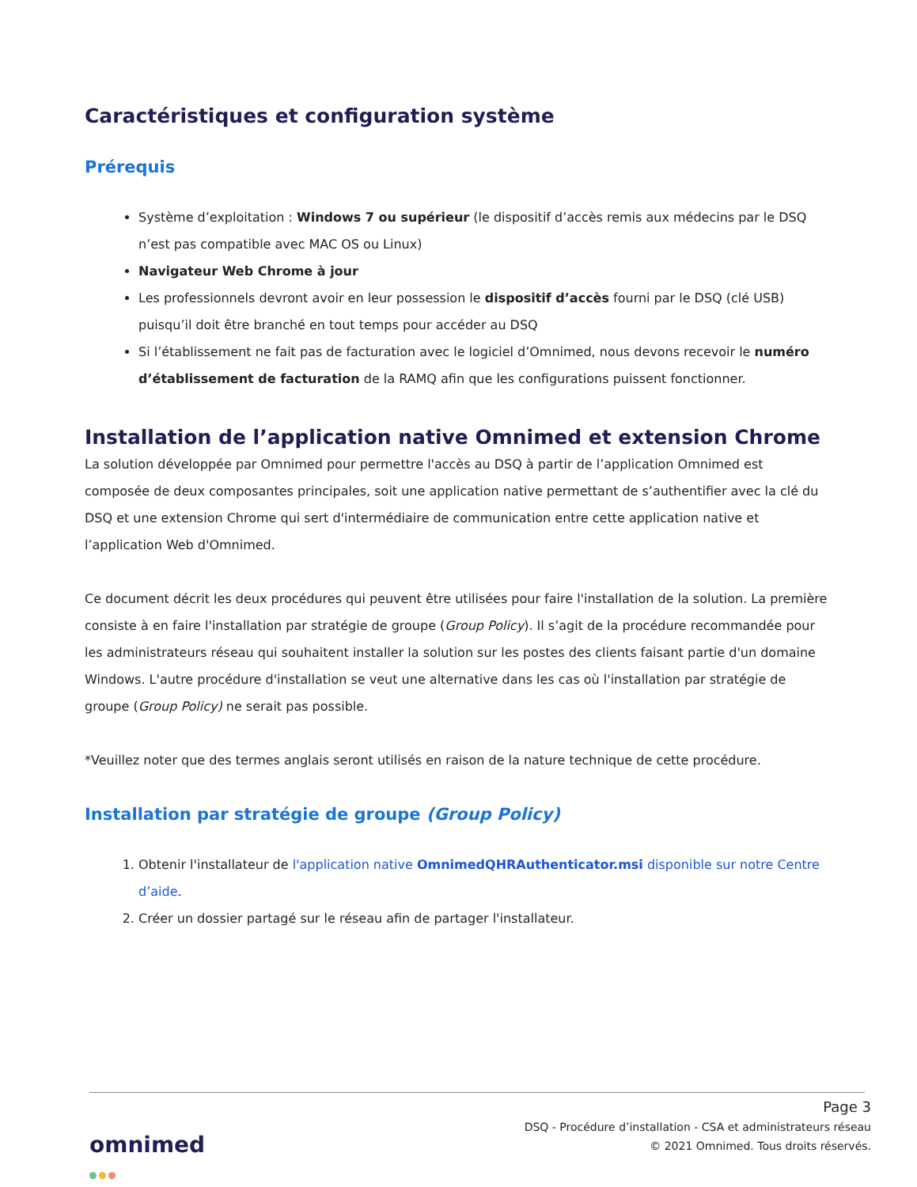Caractéristiques et configuration système
Prérequis
Système d’exploitation : Windows 7 ou supérieur (le dispositif d’accès remis aux médecins par le DSQ n’est pas compatible avec MAC OS ou Linux)
Navigateur Web Chrome à jour
Les professionnels devront avoir en leur possession le dispositif d’accès fourni par le DSQ (clé USB) puisqu’il doit être branché en tout temps pour accéder au DSQ
Si l’établissement ne fait pas de facturation avec le logiciel d’Omnimed, nous devons recevoir le numéro d’établissement de facturation de la RAMQ afin que les configurations puissent fonctionner.
Installation de l’application native Omnimed et extension Chrome
La solution développée par Omnimed pour permettre l'accès au DSQ à partir de l’application Omnimed est composée de deux composantes principales, soit une application native permettant de s’authentifier avec la clé du DSQ et une extension Chrome qui sert d'intermédiaire de communication entre cette application native et l’application Web d'Omnimed.
Ce document décrit les deux procédures qui peuvent être utilisées pour faire l'installation de la solution. La première consiste à en faire l'installation par stratégie de groupe (Group Policy). Il s’agit de la procédure recommandée pour les administrateurs réseau qui souhaitent installer la solution sur les postes des clients faisant partie d'un domaine Windows. L'autre procédure d'installation se veut une alternative dans les cas où l'installation par stratégie de groupe (Group Policy) ne serait pas possible.
*Veuillez noter que des termes anglais seront utilisés en raison de la nature technique de cette procédure.
Installation par stratégie de groupe (Group Policy)
1. Obtenir l'installateur de l'application native OmnimedQHRAuthenticator.msi disponible sur notre Centre d’aide.
2. Créer un dossier partagé sur le réseau afin de partager l'installateur.
Page 3
DSQ - Procédure d’installation - CSA et administrateurs réseau
© 2021 Omnimed. Tous droits réservés.
omnimed